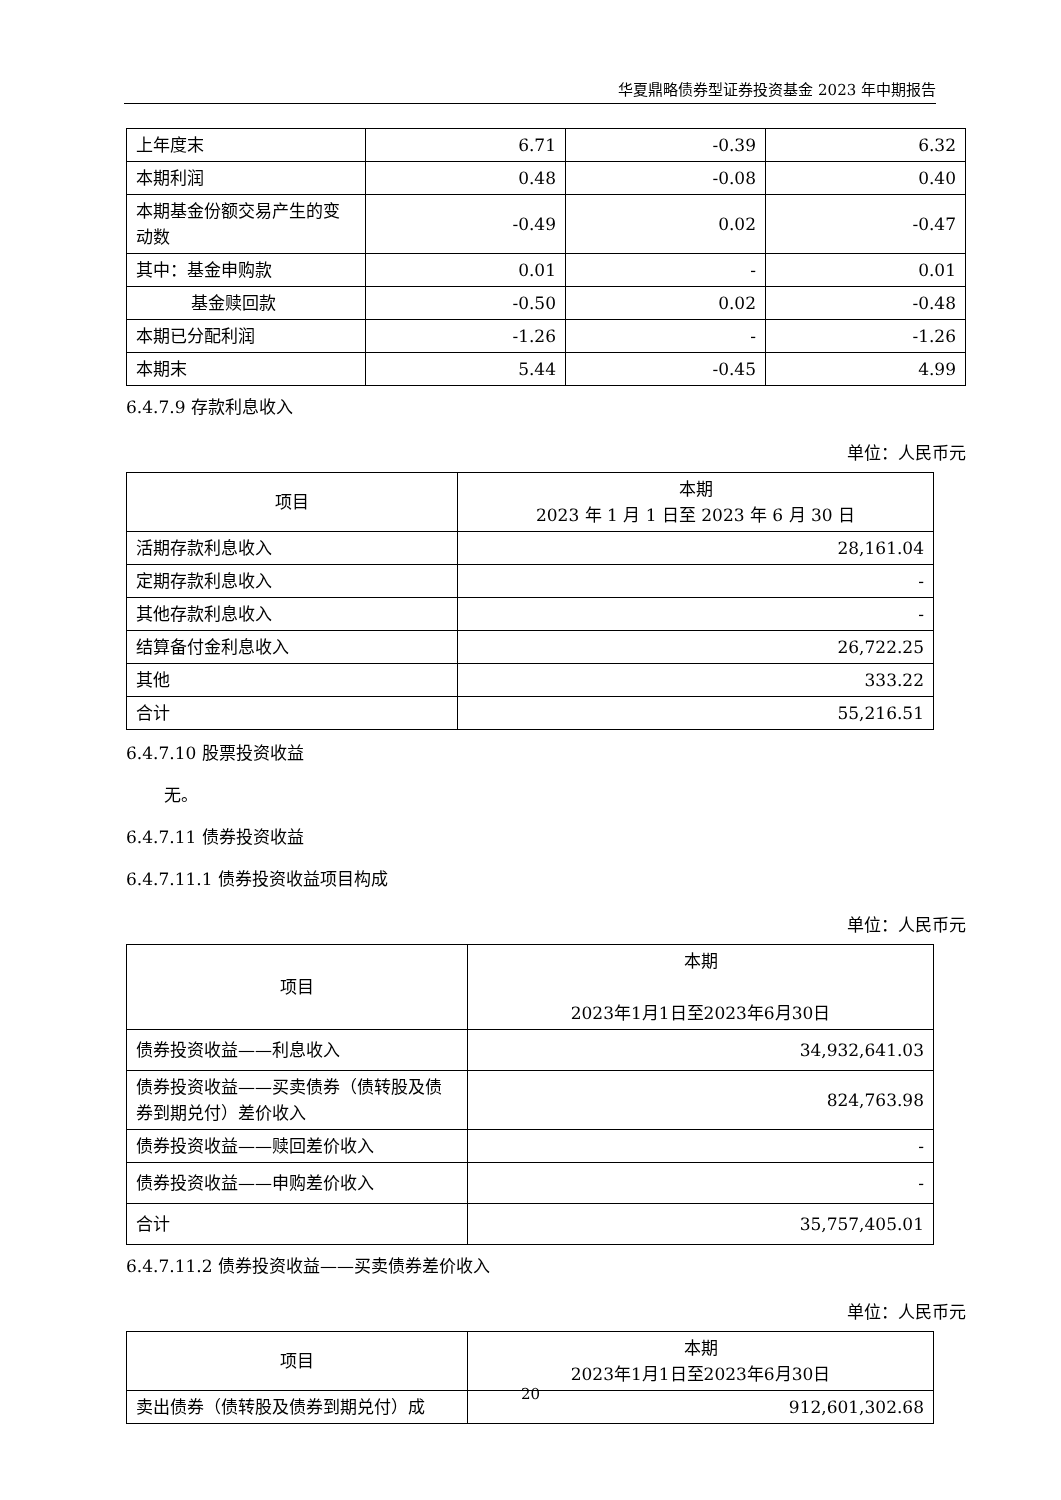华夏鼎略债券型证券投资基金 2023 年中期报告
| 上年度末 | 6.71 | -0.39 | 6.32 |
| 本期利润 | 0.48 | -0.08 | 0.40 |
| 本期基金份额交易产生的变动数 | -0.49 | 0.02 | -0.47 |
| 其中：基金申购款 | 0.01 | - | 0.01 |
| 基金赎回款 | -0.50 | 0.02 | -0.48 |
| 本期已分配利润 | -1.26 | - | -1.26 |
| 本期末 | 5.44 | -0.45 | 4.99 |
6.4.7.9 存款利息收入
单位：人民币元
| 项目 | 本期 2023 年 1 月 1 日至 2023 年 6 月 30 日 |
| --- | --- |
| 活期存款利息收入 | 28,161.04 |
| 定期存款利息收入 | - |
| 其他存款利息收入 | - |
| 结算备付金利息收入 | 26,722.25 |
| 其他 | 333.22 |
| 合计 | 55,216.51 |
6.4.7.10 股票投资收益
无。
6.4.7.11 债券投资收益
6.4.7.11.1 债券投资收益项目构成
单位：人民币元
| 项目 | 本期 2023年1月1日至2023年6月30日 |
| --- | --- |
| 债券投资收益——利息收入 | 34,932,641.03 |
| 债券投资收益——买卖债券（债转股及债券到期兑付）差价收入 | 824,763.98 |
| 债券投资收益——赎回差价收入 | - |
| 债券投资收益——申购差价收入 | - |
| 合计 | 35,757,405.01 |
6.4.7.11.2 债券投资收益——买卖债券差价收入
单位：人民币元
| 项目 | 本期 2023年1月1日至2023年6月30日 |
| --- | --- |
| 卖出债券（债转股及债券到期兑付）成 | 912,601,302.68 |
20